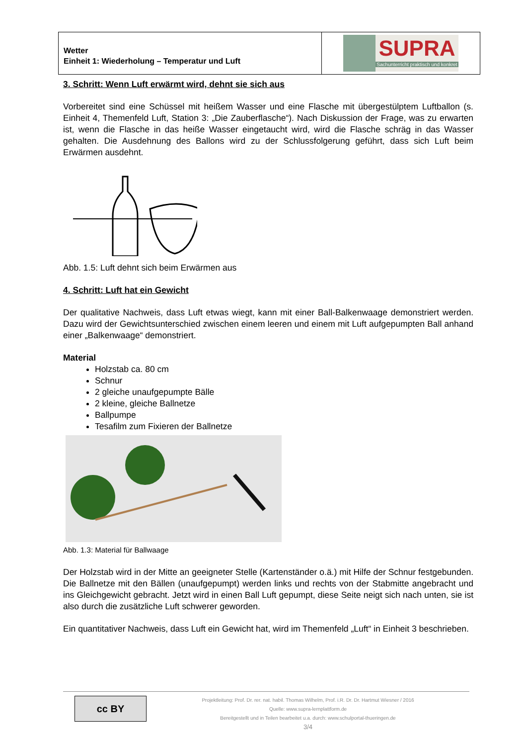Wetter
Einheit 1: Wiederholung – Temperatur und Luft
SUPRA
Sachunterricht praktisch und konkret
3. Schritt: Wenn Luft erwärmt wird, dehnt sie sich aus
Vorbereitet sind eine Schüssel mit heißem Wasser und eine Flasche mit übergestülptem Luftballon (s. Einheit 4, Themenfeld Luft, Station 3: „Die Zauberflasche“). Nach Diskussion der Frage, was zu erwarten ist, wenn die Flasche in das heiße Wasser eingetaucht wird, wird die Flasche schräg in das Wasser gehalten. Die Ausdehnung des Ballons wird zu der Schlussfolgerung geführt, dass sich Luft beim Erwärmen ausdehnt.
Abb. 1.5: Luft dehnt sich beim Erwärmen aus
4. Schritt: Luft hat ein Gewicht
Der qualitative Nachweis, dass Luft etwas wiegt, kann mit einer Ball-Balkenwaage demonstriert werden. Dazu wird der Gewichtsunterschied zwischen einem leeren und einem mit Luft aufgepumpten Ball anhand einer „Balkenwaage“ demonstriert.
Material
Holzstab ca. 80 cm
Schnur
2 gleiche unaufgepumpte Bälle
2 kleine, gleiche Ballnetze
Ballpumpe
Tesafilm zum Fixieren der Ballnetze
Abb. 1.3: Material für Ballwaage
Der Holzstab wird in der Mitte an geeigneter Stelle (Kartenständer o.ä.) mit Hilfe der Schnur festgebunden. Die Ballnetze mit den Bällen (unaufgepumpt) werden links und rechts von der Stabmitte angebracht und ins Gleichgewicht gebracht. Jetzt wird in einen Ball Luft gepumpt, diese Seite neigt sich nach unten, sie ist also durch die zusätzliche Luft schwerer geworden.
Ein quantitativer Nachweis, dass Luft ein Gewicht hat, wird im Themenfeld „Luft“ in Einheit 3 beschrieben.
cc BY
Projektleitung: Prof. Dr. rer. nat. habil. Thomas Wilhelm, Prof. i.R. Dr. Dr. Hartmut Wiesner / 2016
Quelle: www.supra-lernplattform.de
Bereitgestellt und in Teilen bearbeitet u.a. durch: www.schulportal-thueringen.de
3/4